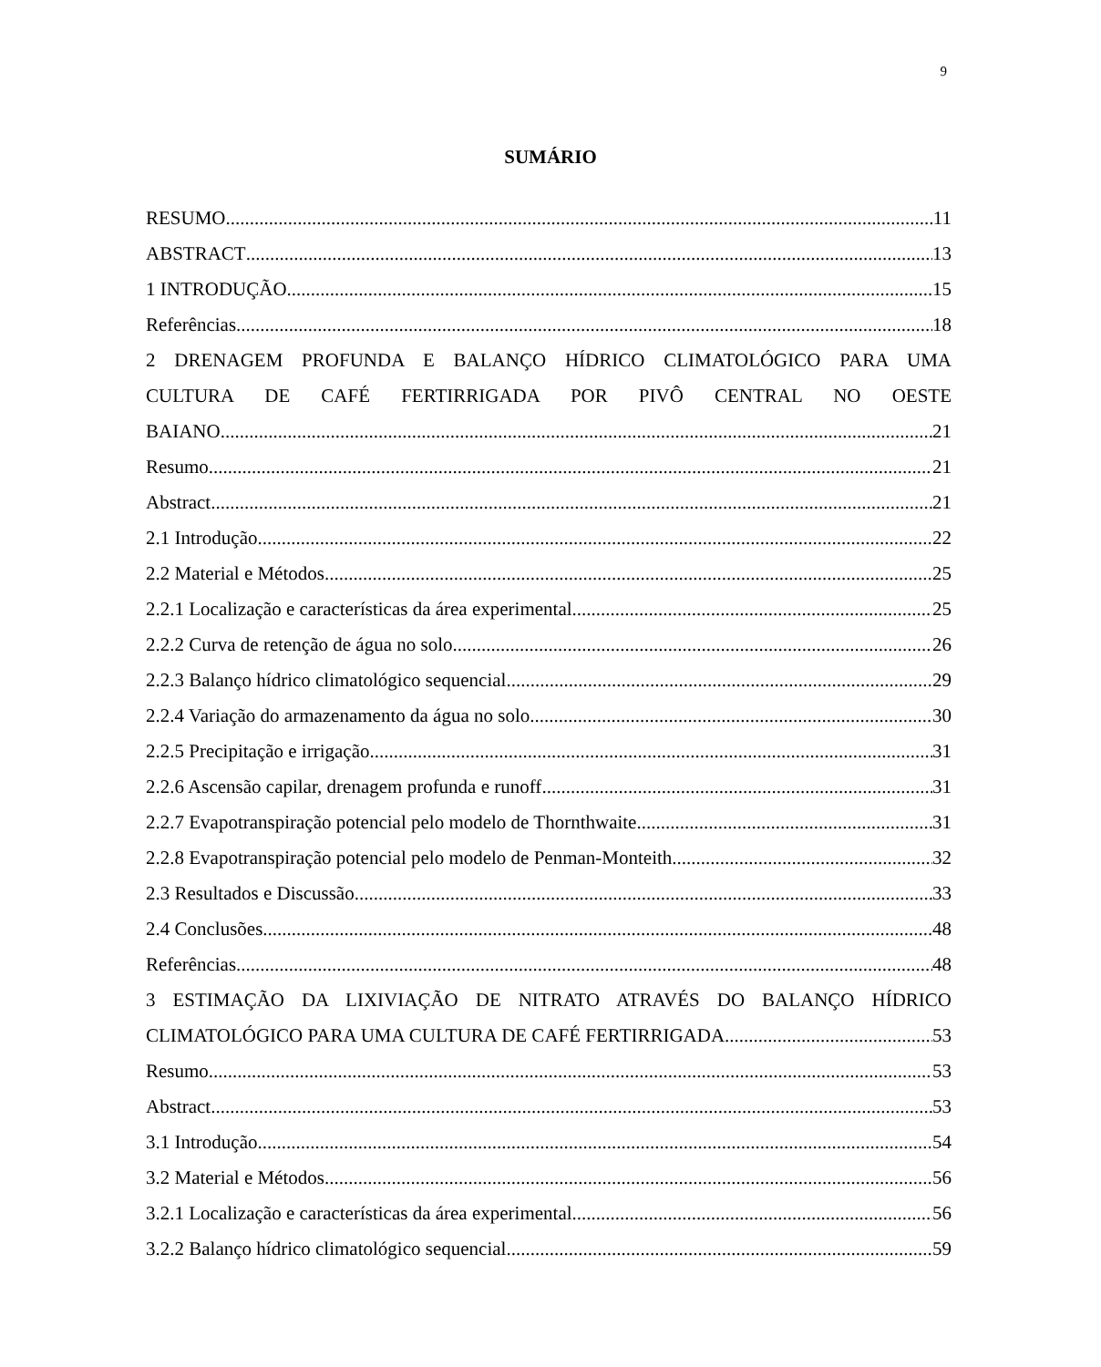9
SUMÁRIO
RESUMO 11
ABSTRACT 13
1 INTRODUÇÃO 15
Referências 18
2 DRENAGEM PROFUNDA E BALANÇO HÍDRICO CLIMATOLÓGICO PARA UMA
CULTURA DE CAFÉ FERTIRRIGADA POR PIVÔ CENTRAL NO OESTE
BAIANO 21
Resumo 21
Abstract 21
2.1 Introdução 22
2.2 Material e Métodos 25
2.2.1 Localização e características da área experimental 25
2.2.2 Curva de retenção de água no solo 26
2.2.3 Balanço hídrico climatológico sequencial 29
2.2.4 Variação do armazenamento da água no solo 30
2.2.5 Precipitação e irrigação 31
2.2.6 Ascensão capilar, drenagem profunda e runoff 31
2.2.7 Evapotranspiração potencial pelo modelo de Thornthwaite 31
2.2.8 Evapotranspiração potencial pelo modelo de Penman-Monteith 32
2.3 Resultados e Discussão 33
2.4 Conclusões 48
Referências 48
3 ESTIMAÇÃO DA LIXIVIAÇÃO DE NITRATO ATRAVÉS DO BALANÇO HÍDRICO
CLIMATOLÓGICO PARA UMA CULTURA DE CAFÉ FERTIRRIGADA 53
Resumo 53
Abstract 53
3.1 Introdução 54
3.2 Material e Métodos 56
3.2.1 Localização e características da área experimental 56
3.2.2 Balanço hídrico climatológico sequencial 59